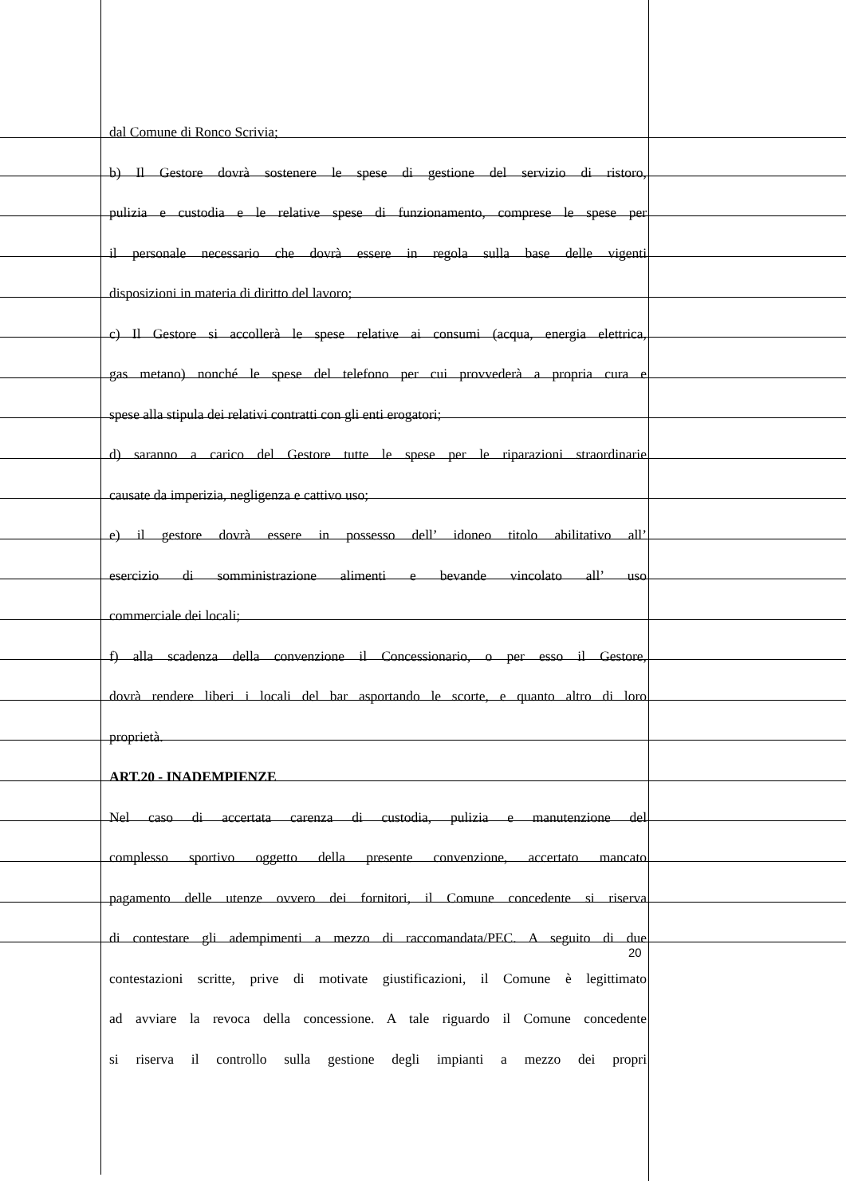dal Comune di Ronco Scrivia;
b) Il Gestore dovrà sostenere le spese di gestione del servizio di ristoro,
pulizia e custodia e le relative spese di funzionamento, comprese le spese per
il personale necessario che dovrà essere in regola sulla base delle vigenti
disposizioni in materia di diritto del lavoro;
c) Il Gestore si accollerà le spese relative ai consumi (acqua, energia elettrica,
gas metano) nonché le spese del telefono per cui provvederà a propria cura e
spese alla stipula dei relativi contratti con gli enti erogatori;
d) saranno a carico del Gestore tutte le spese per le riparazioni straordinarie
causate da imperizia, negligenza e cattivo uso;
e) il gestore dovrà essere in possesso dell’ idoneo titolo abilitativo all’
esercizio di somministrazione alimenti e bevande vincolato all’ uso
commerciale dei locali;
f) alla scadenza della convenzione il Concessionario, o per esso il Gestore,
dovrà rendere liberi i locali del bar asportando le scorte, e quanto altro di loro
proprietà.
ART.20 - INADEMPIENZE
Nel caso di accertata carenza di custodia, pulizia e manutenzione del
complesso sportivo oggetto della presente convenzione, accertato mancato
pagamento delle utenze ovvero dei fornitori, il Comune concedente si riserva
di contestare gli adempimenti a mezzo di raccomandata/PEC. A seguito di due
contestazioni scritte, prive di motivate giustificazioni, il Comune è legittimato
ad avviare la revoca della concessione. A tale riguardo il Comune concedente
si riserva il controllo sulla gestione degli impianti a mezzo dei propri
20